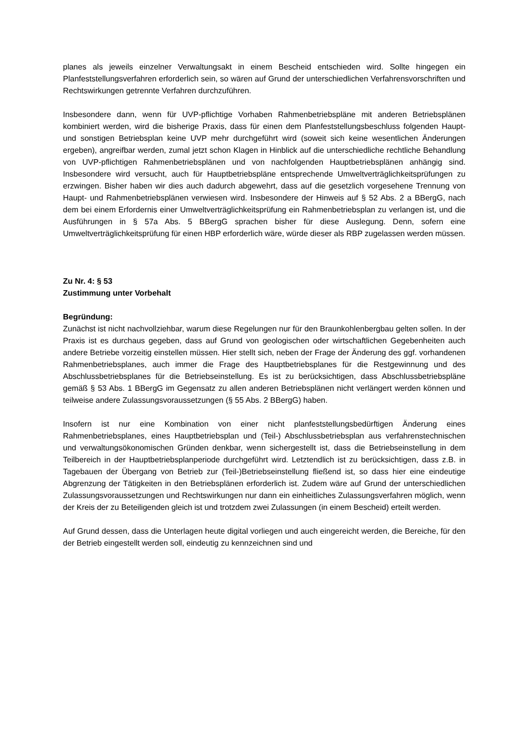planes als jeweils einzelner Verwaltungsakt in einem Bescheid entschieden wird. Sollte hingegen ein Planfeststellungsverfahren erforderlich sein, so wären auf Grund der unterschiedlichen Verfahrensvorschriften und Rechtswirkungen getrennte Verfahren durchzuführen.
Insbesondere dann, wenn für UVP-pflichtige Vorhaben Rahmenbetriebspläne mit anderen Betriebsplänen kombiniert werden, wird die bisherige Praxis, dass für einen dem Planfeststellungsbeschluss folgenden Haupt- und sonstigen Betriebsplan keine UVP mehr durchgeführt wird (soweit sich keine wesentlichen Änderungen ergeben), angreifbar werden, zumal jetzt schon Klagen in Hinblick auf die unterschiedliche rechtliche Behandlung von UVP-pflichtigen Rahmenbetriebsplänen und von nachfolgenden Hauptbetriebsplänen anhängig sind. Insbesondere wird versucht, auch für Hauptbetriebspläne entsprechende Umweltverträglichkeitsprüfungen zu erzwingen. Bisher haben wir dies auch dadurch abgewehrt, dass auf die gesetzlich vorgesehene Trennung von Haupt- und Rahmenbetriebsplänen verwiesen wird. Insbesondere der Hinweis auf § 52 Abs. 2 a BBergG, nach dem bei einem Erfordernis einer Umweltverträglichkeitsprüfung ein Rahmenbetriebsplan zu verlangen ist, und die Ausführungen in § 57a Abs. 5 BBergG sprachen bisher für diese Auslegung. Denn, sofern eine Umweltverträglichkeitsprüfung für einen HBP erforderlich wäre, würde dieser als RBP zugelassen werden müssen.
Zu Nr. 4: § 53
Zustimmung unter Vorbehalt
Begründung:
Zunächst ist nicht nachvollziehbar, warum diese Regelungen nur für den Braunkohlenbergbau gelten sollen. In der Praxis ist es durchaus gegeben, dass auf Grund von geologischen oder wirtschaftlichen Gegebenheiten auch andere Betriebe vorzeitig einstellen müssen. Hier stellt sich, neben der Frage der Änderung des ggf. vorhandenen Rahmenbetriebsplanes, auch immer die Frage des Hauptbetriebsplanes für die Restgewinnung und des Abschlussbetriebsplanes für die Betriebseinstellung. Es ist zu berücksichtigen, dass Abschlussbetriebspläne gemäß § 53 Abs. 1 BBergG im Gegensatz zu allen anderen Betriebsplänen nicht verlängert werden können und teilweise andere Zulassungsvoraussetzungen (§ 55 Abs. 2 BBergG) haben.
Insofern ist nur eine Kombination von einer nicht planfeststellungsbedürftigen Änderung eines Rahmenbetriebsplanes, eines Hauptbetriebsplan und (Teil-) Abschlussbetriebsplan aus verfahrenstechnischen und verwaltungsökonomischen Gründen denkbar, wenn sichergestellt ist, dass die Betriebseinstellung in dem Teilbereich in der Hauptbetriebsplanperiode durchgeführt wird. Letztendlich ist zu berücksichtigen, dass z.B. in Tagebauen der Übergang von Betrieb zur (Teil-)Betriebseinstellung fließend ist, so dass hier eine eindeutige Abgrenzung der Tätigkeiten in den Betriebsplänen erforderlich ist. Zudem wäre auf Grund der unterschiedlichen Zulassungsvoraussetzungen und Rechtswirkungen nur dann ein einheitliches Zulassungsverfahren möglich, wenn der Kreis der zu Beteiligenden gleich ist und trotzdem zwei Zulassungen (in einem Bescheid) erteilt werden.
Auf Grund dessen, dass die Unterlagen heute digital vorliegen und auch eingereicht werden, die Bereiche, für den der Betrieb eingestellt werden soll, eindeutig zu kennzeichnen sind und